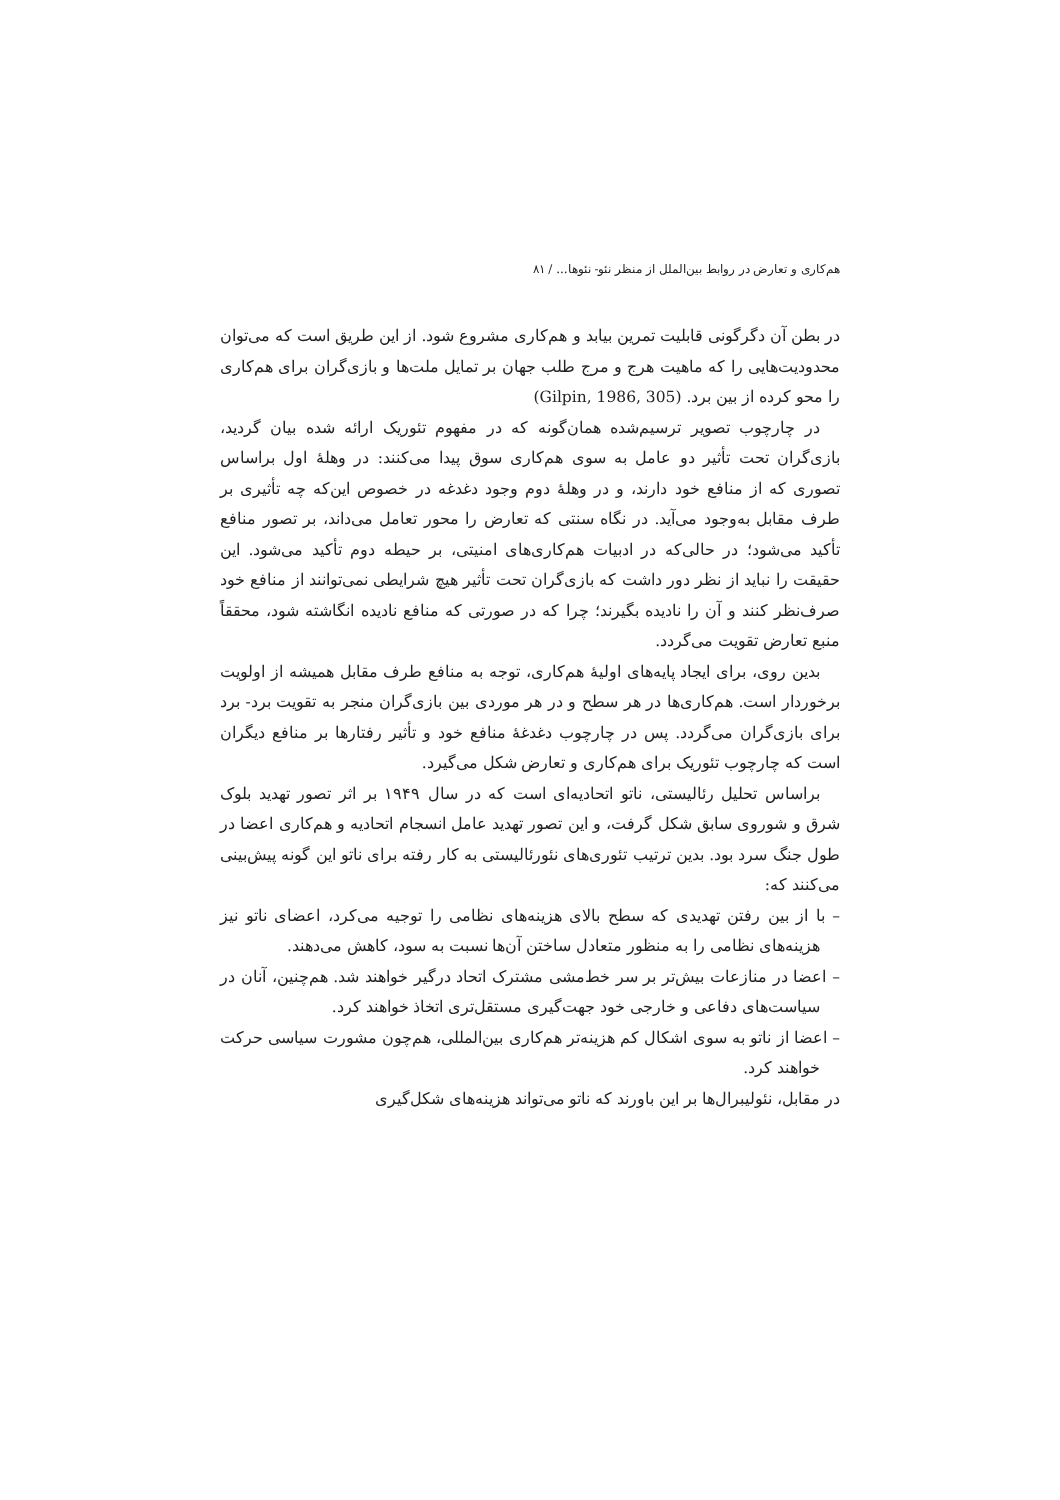هم‌کاری و تعارض در روابط بین‌الملل از منظر نئو- نئوها... / ۸۱
در بطن آن دگرگونی قابلیت تمرین بیابد و هم‌کاری مشروع شود. از این طریق است که می‌توان محدودیت‌هایی را که ماهیت هرج و مرج طلب جهان بر تمایل ملت‌ها و بازی‌گران برای هم‌کاری را محو کرده از بین برد. (Gilpin, 1986, 305)
در چارچوب تصویر ترسیم‌شده همان‌گونه که در مفهوم تئوریک ارائه شده بیان گردید، بازی‌گران تحت تأثیر دو عامل به سوی هم‌کاری سوق پیدا می‌کنند: در وهلهٔ اول براساس تصوری که از منافع خود دارند، و در وهلهٔ دوم وجود دغدغه در خصوص این‌که چه تأثیری بر طرف مقابل به‌وجود می‌آید. در نگاه سنتی که تعارض را محور تعامل می‌داند، بر تصور منافع تأکید می‌شود؛ در حالی‌که در ادبیات هم‌کاری‌های امنیتی، بر حیطه دوم تأکید می‌شود. این حقیقت را نباید از نظر دور داشت که بازی‌گران تحت تأثیر هیچ شرایطی نمی‌توانند از منافع خود صرف‌نظر کنند و آن را نادیده بگیرند؛ چرا که در صورتی که منافع نادیده انگاشته شود، محققاً منبع تعارض تقویت می‌گردد.
بدین روی، برای ایجاد پایه‌های اولیهٔ هم‌کاری، توجه به منافع طرف مقابل همیشه از اولویت برخوردار است. هم‌کاری‌ها در هر سطح و در هر موردی بین بازی‌گران منجر به تقویت برد- برد برای بازی‌گران می‌گردد. پس در چارچوب دغدغهٔ منافع خود و تأثیر رفتارها بر منافع دیگران است که چارچوب تئوریک برای هم‌کاری و تعارض شکل می‌گیرد.
براساس تحلیل رئالیستی، ناتو اتحادیه‌ای است که در سال ۱۹۴۹ بر اثر تصور تهدید بلوک شرق و شوروی سابق شکل گرفت، و این تصور تهدید عامل انسجام اتحادیه و هم‌کاری اعضا در طول جنگ سرد بود. بدین ترتیب تئوری‌های نئورئالیستی به کار رفته برای ناتو این گونه پیش‌بینی می‌کنند که:
– با از بین رفتن تهدیدی که سطح بالای هزینه‌های نظامی را توجیه می‌کرد، اعضای ناتو نیز هزینه‌های نظامی را به منظور متعادل ساختن آن‌ها نسبت به سود، کاهش می‌دهند.
– اعضا در منازعات بیش‌تر بر سر خط‌مشی مشترک اتحاد درگیر خواهند شد. هم‌چنین، آنان در سیاست‌های دفاعی و خارجی خود جهت‌گیری مستقل‌تری اتخاذ خواهند کرد.
– اعضا از ناتو به سوی اشکال کم هزینه‌تر هم‌کاری بین‌المللی، هم‌چون مشورت سیاسی حرکت خواهند کرد.
در مقابل، نئولیبرال‌ها بر این باورند که ناتو می‌تواند هزینه‌های شکل‌گیری